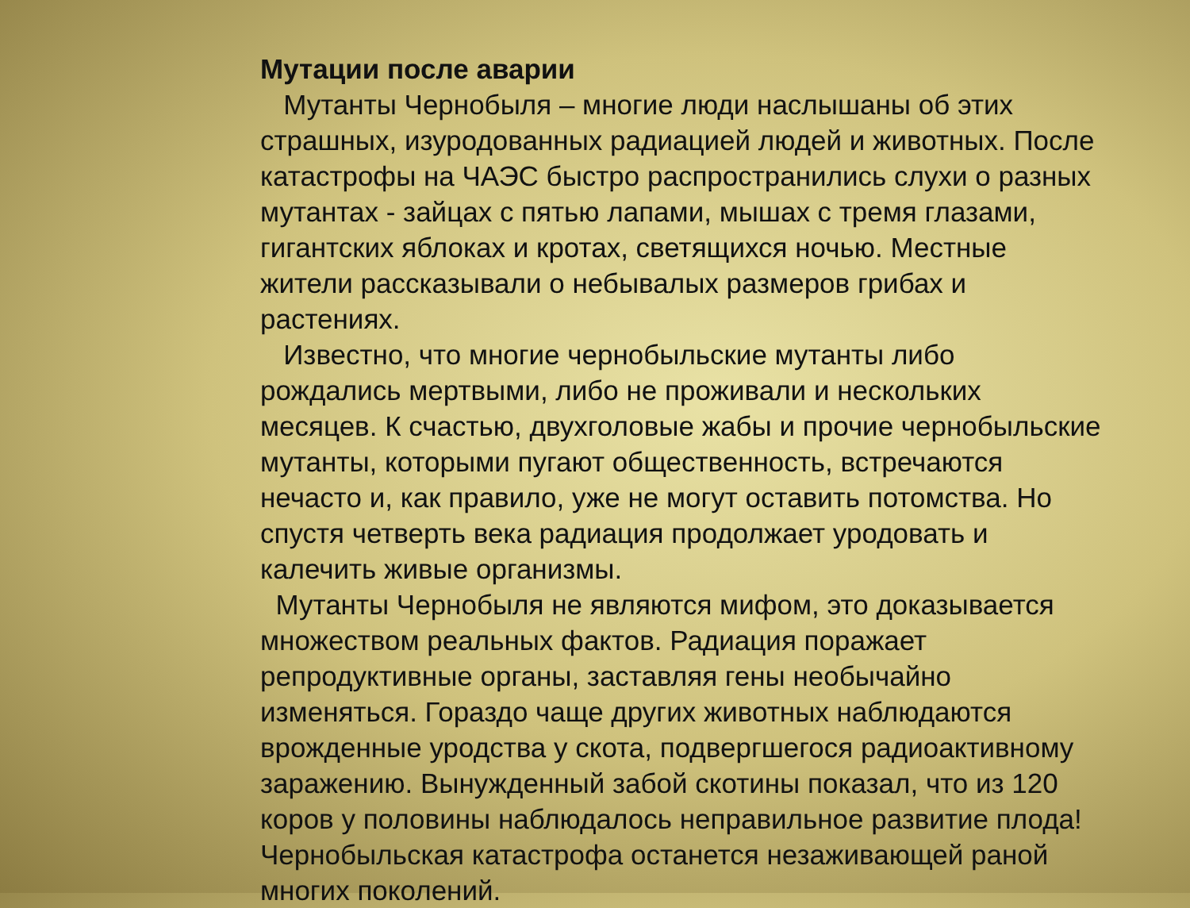Мутации после аварии
Мутанты Чернобыля – многие люди наслышаны об этих страшных, изуродованных радиацией людей и животных. После катастрофы на ЧАЭС быстро распространились слухи о разных мутантах - зайцах с пятью лапами, мышах с тремя глазами, гигантских яблоках и кротах, светящихся ночью. Местные жители рассказывали о небывалых размеров грибах и растениях.
Известно, что многие чернобыльские мутанты либо рождались мертвыми, либо не проживали и нескольких месяцев. К счастью, двухголовые жабы и прочие чернобыльские мутанты, которыми пугают общественность, встречаются нечасто и, как правило, уже не могут оставить потомства. Но спустя четверть века радиация продолжает уродовать и калечить живые организмы.
Мутанты Чернобыля не являются мифом, это доказывается множеством реальных фактов. Радиация поражает репродуктивные органы, заставляя гены необычайно изменяться. Гораздо чаще других животных наблюдаются врожденные уродства у скота, подвергшегося радиоактивному заражению. Вынужденный забой скотины показал, что из 120 коров у половины наблюдалось неправильное развитие плода! Чернобыльская катастрофа останется незаживающей раной многих поколений.